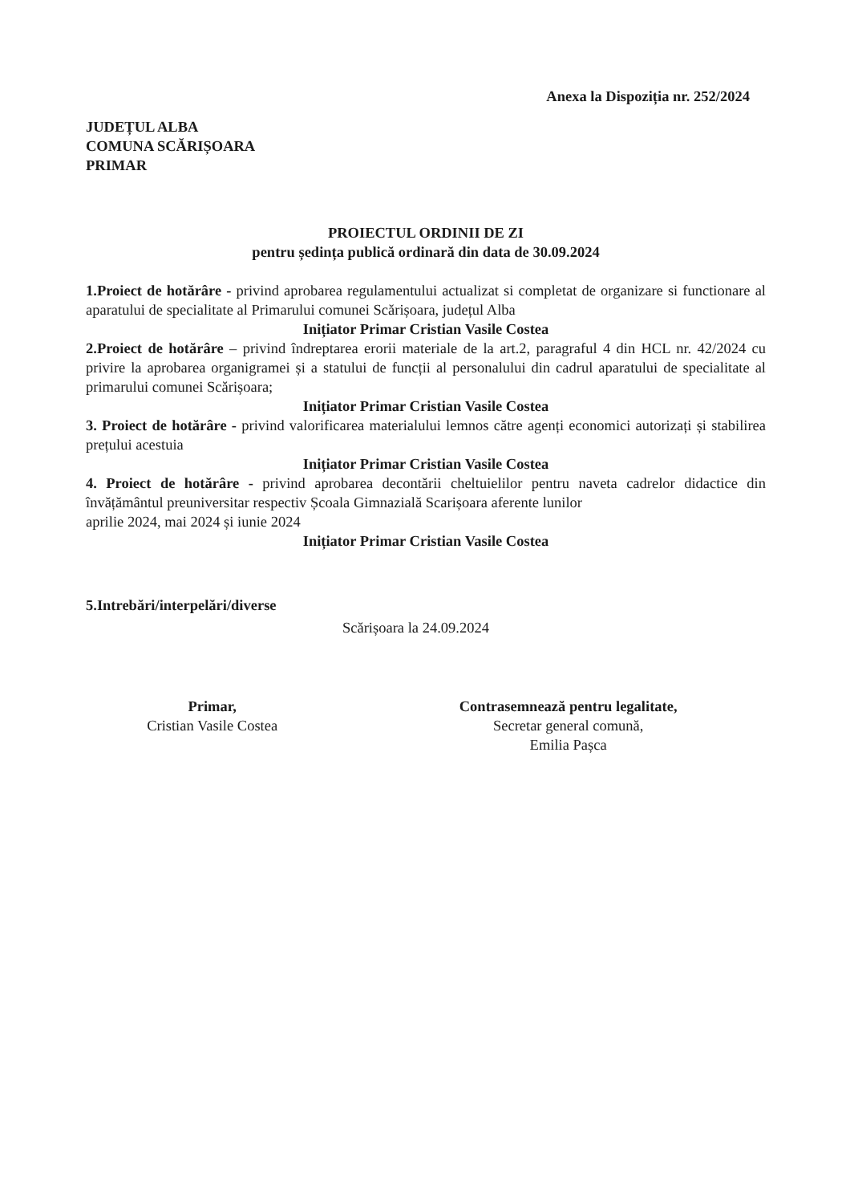Anexa la Dispoziția nr. 252/2024
JUDEȚUL ALBA
COMUNA SCĂRIȘOARA
PRIMAR
PROIECTUL ORDINII DE ZI
pentru ședința publică ordinară din data de 30.09.2024
1.Proiect de hotărâre - privind aprobarea regulamentului actualizat si completat de organizare si functionare al aparatului de specialitate al Primarului comunei Scărișoara, județul Alba
Inițiator Primar Cristian Vasile Costea
2.Proiect de hotărâre – privind îndreptarea erorii materiale de la art.2, paragraful 4 din HCL nr. 42/2024 cu privire la aprobarea organigramei și a statului de funcții al personalului din cadrul aparatului de specialitate al primarului comunei Scărișoara;
Inițiator Primar Cristian Vasile Costea
3. Proiect de hotărâre - privind valorificarea materialului lemnos către agenți economici autorizați și stabilirea prețului acestuia
Inițiator Primar Cristian Vasile Costea
4. Proiect de hotărâre - privind aprobarea decontării cheltuielilor pentru naveta cadrelor didactice din învățământul preuniversitar respectiv Școala Gimnazială Scarișoara aferente lunilor
aprilie 2024, mai 2024 și iunie 2024
Inițiator Primar Cristian Vasile Costea
5.Intrebări/interpelări/diverse
Scărișoara la 24.09.2024
Primar,
Cristian Vasile Costea
Contrasemnează pentru legalitate,
Secretar general comună,
Emilia Pașca